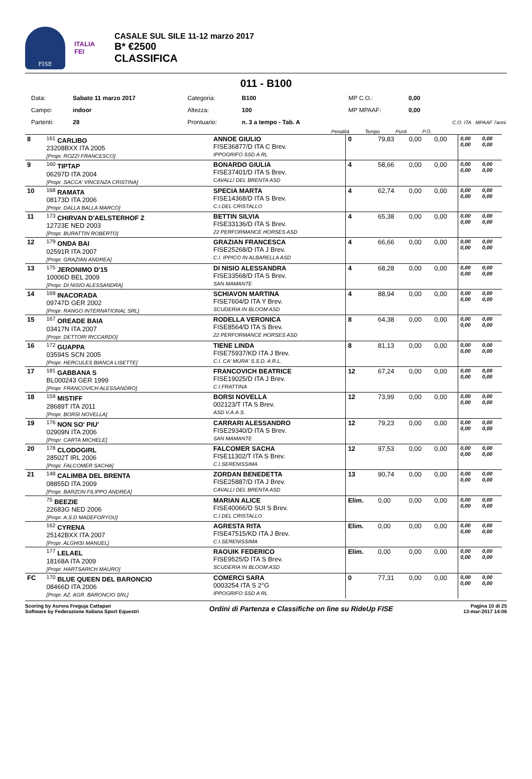FISE
ITALIA
FEI
CASALE SUL SILE 11-12 marzo 2017
B* €2500
CLASSIFICA
011 - B100
| Data: | Sabato 11 marzo 2017 | Categoria: | B100 | MP C.O.: | 0,00 |
| Campo: | indoor | Altezza: | 100 | MP MPAAF: | 0,00 |
| Partenti: | 28 | Prontuario: | n. 3 a tempo - Tab. A | | C.O. ITA MPAAF 7anni |
Penalità Tempo Punti P.O.
| 8 | <sup>161</sup> CARLIBO 23208BXX ITA 2005 [Propr. ROZZI FRANCESCO] | ANNOE GIULIO FISE36877/D ITA C Brev. IPPOGRIFO SSD A RL | 0 | 79,83 | 0,00 | 0,00 | 0,00 0,00 | 0,00 0,00 |
| 9 | <sup>160</sup> TIPTAP 06297D ITA 2004 [Propr. SACCA' VINCENZA CRISTINA] | BONARDO GIULIA FISE37401/D ITA S Brev. CAVALLI DEL BRENTA ASD | 4 | 58,66 | 0,00 | 0,00 | 0,00 0,00 | 0,00 0,00 |
| 10 | <sup>168</sup> RAMATA 08173D ITA 2006 [Propr. DALLA BALLA MARCO] | SPECIA MARTA FISE14368/D ITA S Brev. C.I.DEL CRISTALLO | 4 | 62,74 | 0,00 | 0,00 | 0,00 0,00 | 0,00 0,00 |
| 11 | <sup>173</sup> CHIRVAN D'AELSTERHOF Z 12723E NED 2003 [Propr. BURATTIN ROBERTO] | BETTIN SILVIA FISE33136/D ITA S Brev. 22 PERFORMANCE HORSES ASD | 4 | 65,38 | 0,00 | 0,00 | 0,00 0,00 | 0,00 0,00 |
| 12 | <sup>179</sup> ONDA BAI 02591R ITA 2007 [Propr. GRAZIAN ANDREA] | GRAZIAN FRANCESCA FISE25268/D ITA J Brev. C.I. IPPICO IN ALBARELLA ASD | 4 | 66,66 | 0,00 | 0,00 | 0,00 0,00 | 0,00 0,00 |
| 13 | <sup>175</sup> JERONIMO D'15 10006D BEL 2009 [Propr. DI NISIO ALESSANDRA] | DI NISIO ALESSANDRA FISE33568/D ITA S Brev. SAN MAMANTE | 4 | 68,28 | 0,00 | 0,00 | 0,00 0,00 | 0,00 0,00 |
| 14 | <sup>169</sup> INACORADA 09747D GER 2002 [Propr. RANGO INTERNATIONAL SRL] | SCHIAVON MARTINA FISE7604/D ITA Y Brev. SCUDERIA IN BLOOM ASD | 4 | 88,94 | 0,00 | 0,00 | 0,00 0,00 | 0,00 0,00 |
| 15 | <sup>167</sup> OREADE BAIA 03417N ITA 2007 [Propr. DETTORI RICCARDO] | RODELLA VERONICA FISE8564/D ITA S Brev. 22 PERFORMANCE HORSES ASD | 8 | 64,38 | 0,00 | 0,00 | 0,00 0,00 | 0,00 0,00 |
| 16 | <sup>172</sup> GUAPPA 03594S SCN 2005 [Propr. HERCULES BIANCA LISETTE] | TIENE LINDA FISE75937/KD ITA J Brev. C.I. CA' MURA' S.S.D. A R.L. | 8 | 81,13 | 0,00 | 0,00 | 0,00 0,00 | 0,00 0,00 |
| 17 | <sup>181</sup> GABBANA S BL000243 GER 1999 [Propr. FRANCOVICH ALESSANDRO] | FRANCOVICH BEATRICE FISE19025/D ITA J Brev. C.I.FRATTINA | 12 | 67,24 | 0,00 | 0,00 | 0,00 0,00 | 0,00 0,00 |
| 18 | <sup>159</sup> MISTIFF 28689T ITA 2011 [Propr. BORSI NOVELLA] | BORSI NOVELLA 002123/T ITA S Brev. ASD V.A.A.S. | 12 | 73,99 | 0,00 | 0,00 | 0,00 0,00 | 0,00 0,00 |
| 19 | <sup>176</sup> NON SO' PIU' 02909N ITA 2006 [Propr. CARTA MICHELE] | CARRARI ALESSANDRO FISE29340/D ITA S Brev. SAN MAMANTE | 12 | 79,23 | 0,00 | 0,00 | 0,00 0,00 | 0,00 0,00 |
| 20 | <sup>178</sup> CLODOGIRL 28502T IRL 2006 [Propr. FALCOMER SACHA] | FALCOMER SACHA FISE11302/T ITA S Brev. C.I.SERENISSIMA | 12 | 97,53 | 0,00 | 0,00 | 0,00 0,00 | 0,00 0,00 |
| 21 | <sup>148</sup> CALIMBA DEL BRENTA 08855D ITA 2009 [Propr. BARZON FILIPPO ANDREA] | ZORDAN BENEDETTA FISE25887/D ITA J Brev. CAVALLI DEL BRENTA ASD | 13 | 90,74 | 0,00 | 0,00 | 0,00 0,00 | 0,00 0,00 |
| | <sup>75</sup> BEEZIE 22683G NED 2006 [Propr. A.S.D MADEFORYOU] | MARIAN ALICE FISE40066/D SUI S Brev. C.I.DEL CRISTALLO | Elim. | 0,00 | 0,00 | 0,00 | 0,00 0,00 | 0,00 0,00 |
| | <sup>162</sup> CYRENA 25142BXX ITA 2007 [Propr. ALGHISI MANUEL] | AGRESTA RITA FISE47515/KD ITA J Brev. C.I.SERENISSIMA | Elim. | 0,00 | 0,00 | 0,00 | 0,00 0,00 | 0,00 0,00 |
| | <sup>177</sup> LELAEL 18168A ITA 2009 [Propr. HARTSARICH MAURO] | RAOUIK FEDERICO FISE9525/D ITA S Brev. SCUDERIA IN BLOOM ASD | Elim. | 0,00 | 0,00 | 0,00 | 0,00 0,00 | 0,00 0,00 |
| FC | <sup>170</sup> BLUE QUEEN DEL BARONCIO 08466D ITA 2006 [Propr. AZ. AGR. BARONCIO SRL] | COMERCI SARA 0003254 ITA S 2°G IPPOGRIFO SSD A RL | 0 | 77,31 | 0,00 | 0,00 | 0,00 0,00 | 0,00 0,00 |
Scoring by Aurora Freguja Cattapan
Software by Federazione Italiana Sport Equestri
Ordini di Partenza e Classifiche on line su RideUp FISE
Pagina 10 di 25
13-mar-2017 14:06